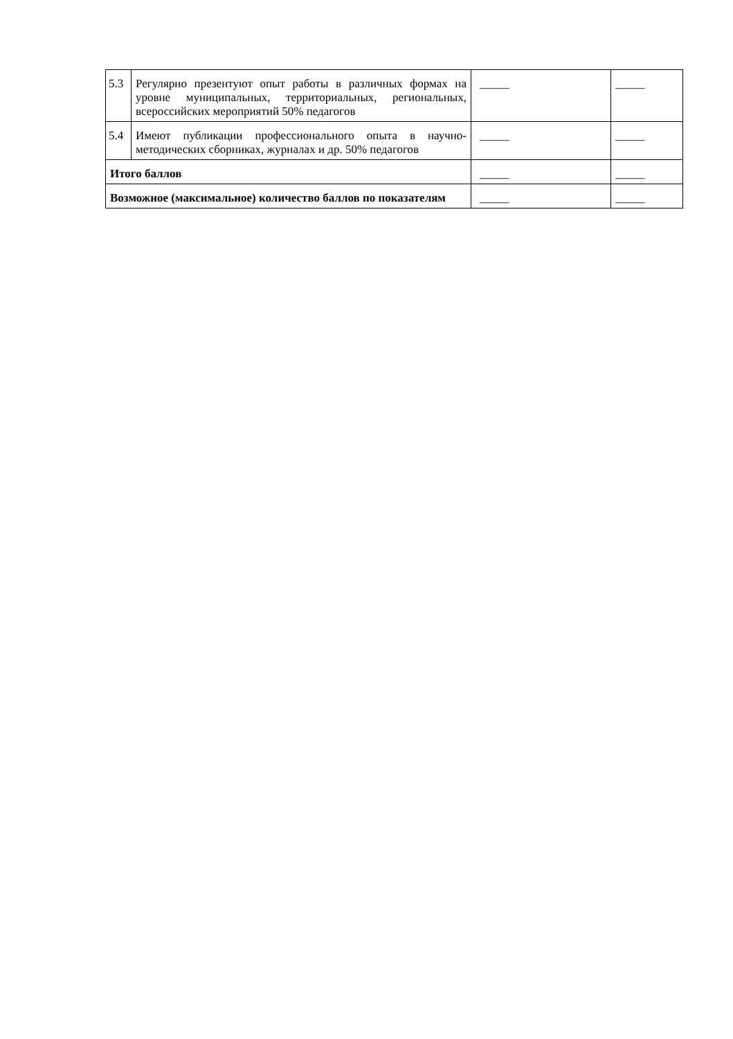| 5.3 | Регулярно презентуют опыт работы в различных формах на уровне муниципальных, территориальных, региональных, всероссийских мероприятий 50% педагогов | _____ | _____ |
| 5.4 | Имеют публикации профессионального опыта в научно-методических сборниках, журналах и др. 50% педагогов | _____ | _____ |
| Итого баллов | | _____ | _____ |
| Возможное (максимальное) количество баллов по показателям | | _____ | _____ |